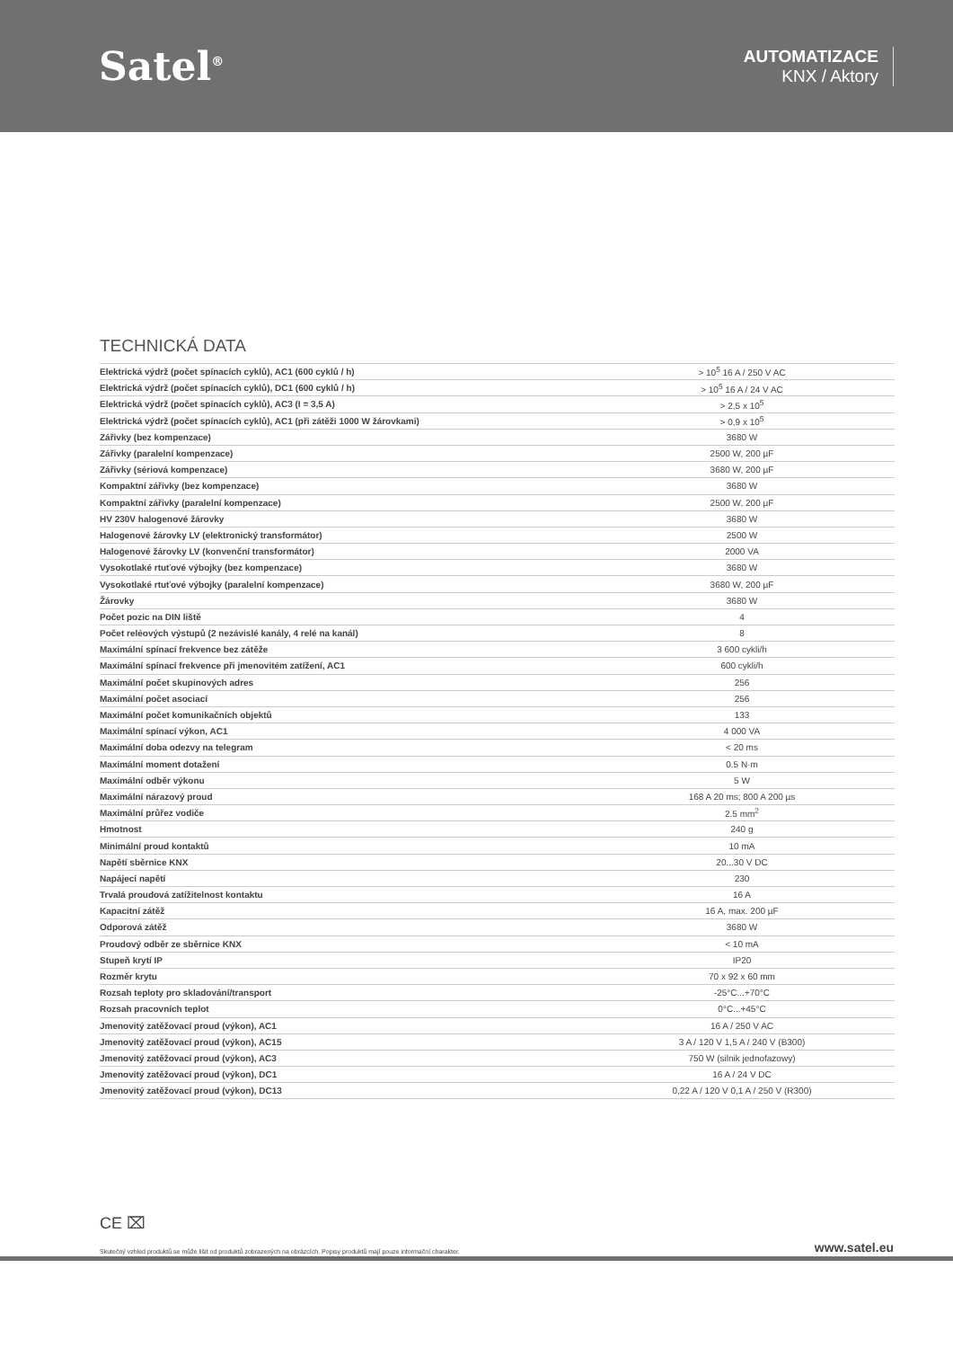Satel<sup>®</sup>
AUTOMATIZACE
KNX / Aktory
TECHNICKÁ DATA
| Elektrická výdrž (počet spínacích cyklů), AC1 (600 cyklů / h) | > 10<sup>5</sup> 16 A / 250 V AC |
| Elektrická výdrž (počet spínacích cyklů), DC1 (600 cyklů / h) | > 10<sup>5</sup> 16 A / 24 V AC |
| Elektrická výdrž (počet spínacích cyklů), AC3 (I = 3,5 A) | > 2,5 x 10<sup>5</sup> |
| Elektrická výdrž (počet spínacích cyklů), AC1 (při zátěži 1000 W žárovkami) | > 0,9 x 10<sup>5</sup> |
| Zářivky (bez kompenzace) | 3680 W |
| Zářivky (paralelní kompenzace) | 2500 W, 200 µF |
| Zářivky (sériová kompenzace) | 3680 W, 200 µF |
| Kompaktní zářivky (bez kompenzace) | 3680 W |
| Kompaktní zářivky (paralelní kompenzace) | 2500 W, 200 µF |
| HV 230V halogenové žárovky | 3680 W |
| Halogenové žárovky LV (elektronický transformátor) | 2500 W |
| Halogenové žárovky LV (konvenční transformátor) | 2000 VA |
| Vysokotlaké rtuťové výbojky (bez kompenzace) | 3680 W |
| Vysokotlaké rtuťové výbojky (paralelní kompenzace) | 3680 W, 200 µF |
| Žárovky | 3680 W |
| Počet pozic na DIN liště | 4 |
| Počet reléových výstupů (2 nezávislé kanály, 4 relé na kanál) | 8 |
| Maximální spínací frekvence bez zátěže | 3 600 cykli/h |
| Maximální spínací frekvence při jmenovitém zatížení, AC1 | 600 cykli/h |
| Maximální počet skupinových adres | 256 |
| Maximální počet asociací | 256 |
| Maximální počet komunikačních objektů | 133 |
| Maximální spínací výkon, AC1 | 4 000 VA |
| Maximální doba odezvy na telegram | < 20 ms |
| Maximální moment dotažení | 0.5 N·m |
| Maximální odběr výkonu | 5 W |
| Maximální nárazový proud | 168 A 20 ms; 800 A 200 µs |
| Maximální průřez vodiče | 2.5 mm<sup>2</sup> |
| Hmotnost | 240 g |
| Minimální proud kontaktů | 10 mA |
| Napětí sběrnice KNX | 20...30 V DC |
| Napájecí napětí | 230 |
| Trvalá proudová zatížitelnost kontaktu | 16 A |
| Kapacitní zátěž | 16 A, max. 200 µF |
| Odporová zátěž | 3680 W |
| Proudový odběr ze sběrnice KNX | < 10 mA |
| Stupeň krytí IP | IP20 |
| Rozměr krytu | 70 x 92 x 60 mm |
| Rozsah teploty pro skladování/transport | -25°C...+70°C |
| Rozsah pracovních teplot | 0°C...+45°C |
| Jmenovitý zatěžovací proud (výkon), AC1 | 16 A / 250 V AC |
| Jmenovitý zatěžovací proud (výkon), AC15 | 3 A / 120 V 1,5 A / 240 V (B300) |
| Jmenovitý zatěžovací proud (výkon), AC3 | 750 W (silnik jednofazowy) |
| Jmenovitý zatěžovací proud (výkon), DC1 | 16 A / 24 V DC |
| Jmenovitý zatěžovací proud (výkon), DC13 | 0,22 A / 120 V 0,1 A / 250 V (R300) |
CE ⌧
Skutečný vzhled produktů se může lišit od produktů zobrazených na obrázcích. Popisy produktů mají pouze informační charakter. www.satel.eu